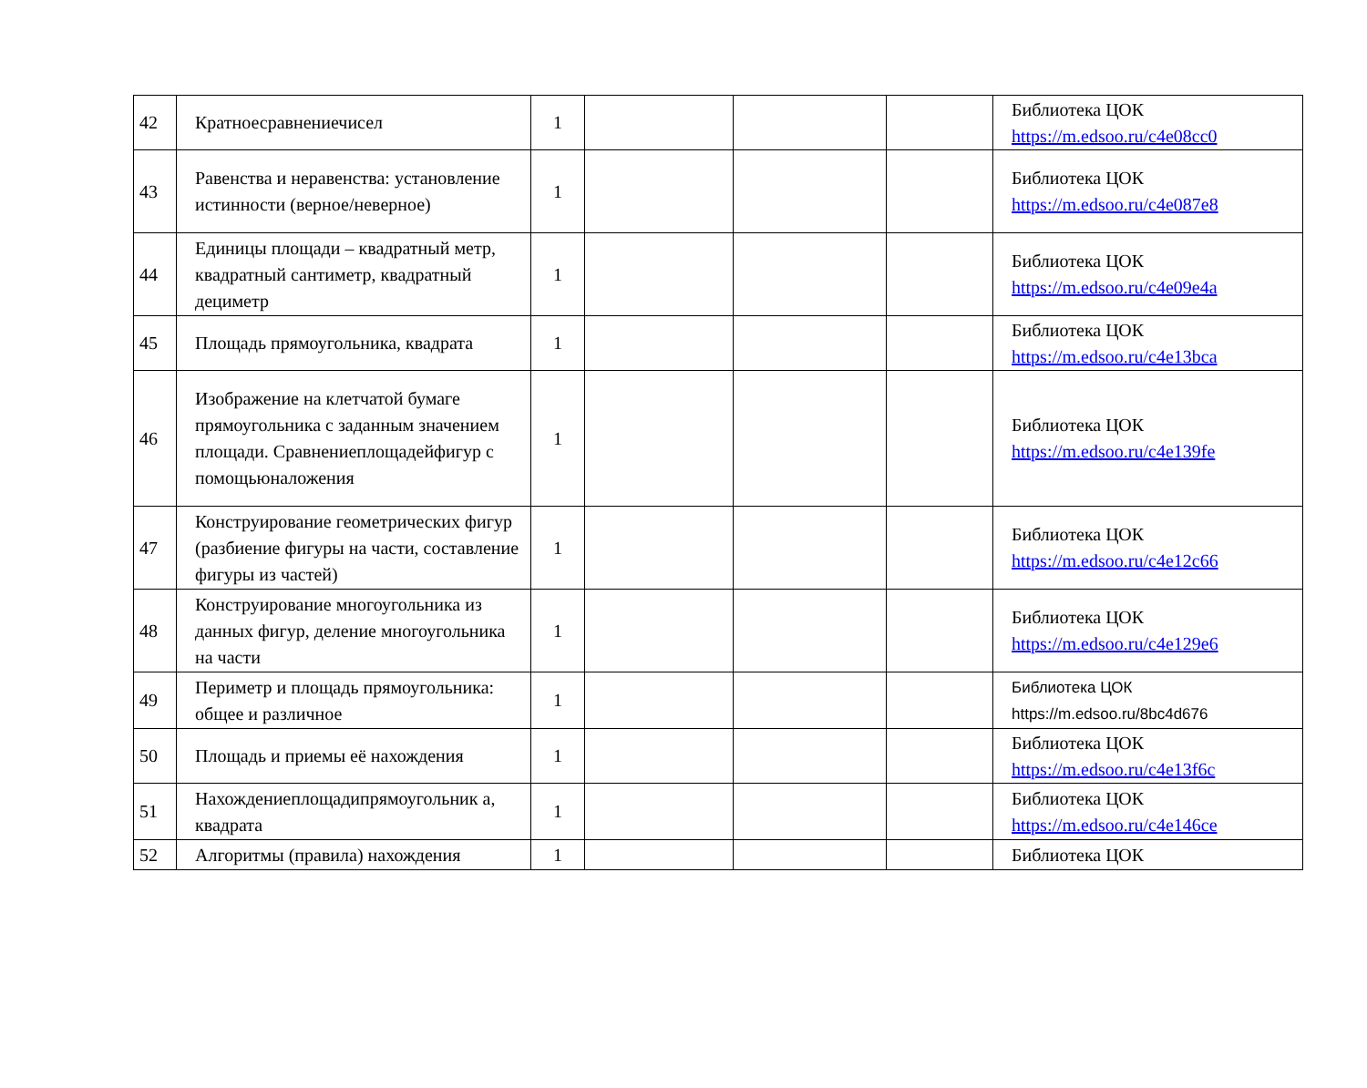| 42 | Кратноесравнениечисел | 1 | | | | Библиотека ЦОК https://m.edsoo.ru/c4e08cc0 |
| 43 | Равенства и неравенства: установление истинности (верное/неверное) | 1 | | | | Библиотека ЦОК https://m.edsoo.ru/c4e087e8 |
| 44 | Единицы площади – квадратный метр, квадратный сантиметр, квадратный дециметр | 1 | | | | Библиотека ЦОК https://m.edsoo.ru/c4e09e4a |
| 45 | Площадь прямоугольника, квадрата | 1 | | | | Библиотека ЦОК https://m.edsoo.ru/c4e13bca |
| 46 | Изображение на клетчатой бумаге прямоугольника с заданным значением площади. Сравнениеплощадейфигур с помощьюналожения | 1 | | | | Библиотека ЦОК https://m.edsoo.ru/c4e139fe |
| 47 | Конструирование геометрических фигур (разбиение фигуры на части, составление фигуры из частей) | 1 | | | | Библиотека ЦОК https://m.edsoo.ru/c4e12c66 |
| 48 | Конструирование многоугольника из данных фигур, деление многоугольника на части | 1 | | | | Библиотека ЦОК https://m.edsoo.ru/c4e129e6 |
| 49 | Периметр и площадь прямоугольника: общее и различное | 1 | | | | Библиотека ЦОК https://m.edsoo.ru/8bc4d676 |
| 50 | Площадь и приемы её нахождения | 1 | | | | Библиотека ЦОК https://m.edsoo.ru/c4e13f6c |
| 51 | Нахождениеплощадипрямоугольник а, квадрата | 1 | | | | Библиотека ЦОК https://m.edsoo.ru/c4e146ce |
| 52 | Алгоритмы (правила) нахождения | 1 | | | | Библиотека ЦОК |